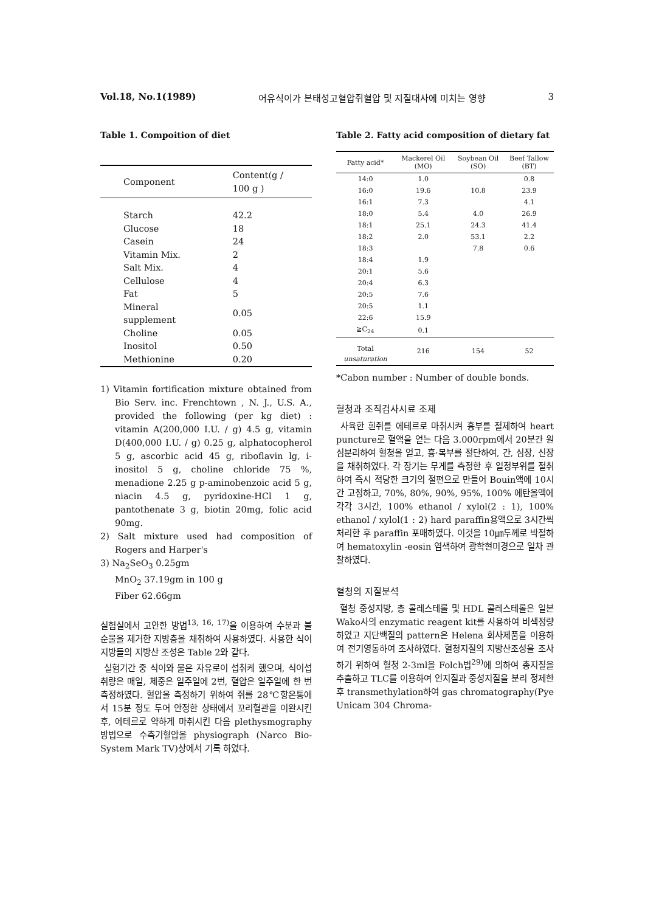Vol.18, No.1(1989) 어유식이가 본태성고혈압쥐혈압 및 지질대사에 미치는 영향 3
Table 1. Compoition of diet
| Component | Content(g / 100 g ) |
| --- | --- |
| Starch | 42.2 |
| Glucose | 18 |
| Casein | 24 |
| Vitamin Mix. | 2 |
| Salt Mix. | 4 |
| Cellulose | 4 |
| Fat | 5 |
| Mineral supplement | 0.05 |
| Choline | 0.05 |
| Inositol | 0.50 |
| Methionine | 0.20 |
1) Vitamin fortification mixture obtained from Bio Serv. inc. Frenchtown , N. J., U.S. A., provided the following (per kg diet) : vitamin A(200,000 I.U. / g) 4.5 g, vitamin D(400,000 I.U. / g) 0.25 g, alphatocopherol 5 g, ascorbic acid 45 g, riboflavin lg, i-inositol 5 g, choline chloride 75 %, menadione 2.25 g p-aminobenzoic acid 5 g, niacin 4.5 g, pyridoxine-HCl 1 g, pantothenate 3 g, biotin 20mg, folic acid 90mg.
2) Salt mixture used had composition of Rogers and Harper's
3) Na<sub>2</sub>SeO<sub>3</sub> 0.25gm
MnO<sub>2</sub> 37.19gm in 100 g
Fiber 62.66gm
실험실에서 고안한 방법<sup>13, 16, 17)</sup>을 이용하여 수분과 불순물을 제거한 지방층을 채취하여 사용하였다. 사용한 식이지방들의 지방산 조성은 Table 2와 같다.
실험기간 중 식이와 물은 자유로이 섭취케 했으며, 식이섭취량은 매일, 체중은 일주일에 2번, 혈압은 일주일에 한 번 측정하였다. 혈압을 측정하기 위하여 쥐를 28℃항온통에서 15분 정도 두어 안정한 상태에서 꼬리혈관을 이완시킨 후, 에테르로 약하게 마취시킨 다음 plethysmography 방법으로 수축기혈압을 physiograph (Narco Bio-System Mark TV)상에서 기록 하였다.
Table 2. Fatty acid composition of dietary fat
| Fatty acid* | Mackerel Oil (MO) | Soybean Oil (SO) | Beef Tallow (BT) |
| --- | --- | --- | --- |
| 14:0 | 1.0 | | 0.8 |
| 16:0 | 19.6 | 10.8 | 23.9 |
| 16:1 | 7.3 | | 4.1 |
| 18:0 | 5.4 | 4.0 | 26.9 |
| 18:1 | 25.1 | 24.3 | 41.4 |
| 18:2 | 2.0 | 53.1 | 2.2 |
| 18:3 | | 7.8 | 0.6 |
| 18:4 | 1.9 | | |
| 20:1 | 5.6 | | |
| 20:4 | 6.3 | | |
| 20:5 | 7.6 | | |
| 20:5 | 1.1 | | |
| 22:6 | 15.9 | | |
| ≧C<sub>24</sub> | 0.1 | | |
| Total unsaturation | 216 | 154 | 52 |
*Cabon number : Number of double bonds.
혈청과 조직검사시료 조제
사육한 흰쥐를 에테르로 마취시켜 흉부를 절제하여 heart puncture로 혈액을 얻는 다음 3.000rpm에서 20분간 원심분리하여 혈청을 얻고, 흉·복부를 절단하여, 간, 심장, 신장을 채취하였다. 각 장기는 무게를 측정한 후 일정부위를 절취하여 즉시 적당한 크기의 절편으로 만들어 Bouin액에 10시간 고정하고, 70%, 80%, 90%, 95%, 100% 에탄올액에 각각 3시간, 100% ethanol / xylol(2 : 1), 100% ethanol / xylol(1 : 2) hard paraffin용액으로 3시간씩 처리한 후 paraffin 포매하였다. 이것을 10㎛두께로 박절하여 hematoxylin -eosin 염색하여 광학현미경으로 일차 관찰하였다.
혈청의 지질분석
혈청 중성지방, 총 콜레스테롤 및 HDL 콜레스테롤은 일본 Wako사의 enzymatic reagent kit를 사용하여 비색정량하였고 지단백질의 pattern은 Helena 회사제품을 이용하여 전기영동하여 조사하였다. 혈청지질의 지방산조성을 조사하기 위하여 혈청 2-3ml을 Folch법<sup>29)</sup>에 의하여 총지질을 추출하고 TLC를 이용하여 인지질과 중성지질을 분리 정제한 후 transmethylation하여 gas chromatography(Pye Unicam 304 Chroma-